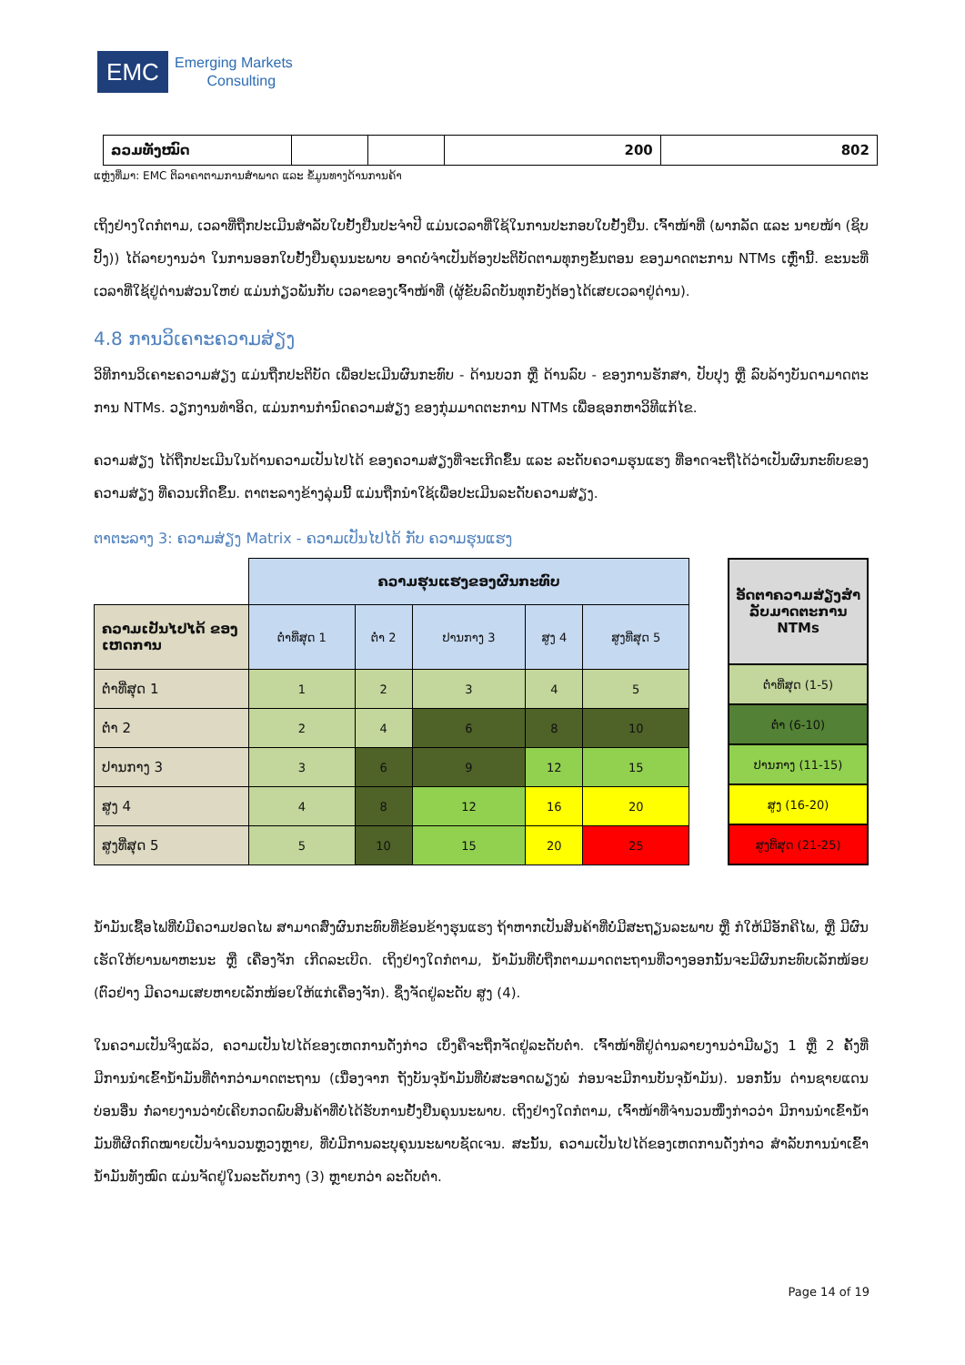EMC
Emerging Markets
Consulting
| ລວມທັງໝົດ | | | 200 | 802 |
ແຫຼ່ງທີ່ມາ: EMC ຕິລາຄາຕາມການສຳພາດ ແລະ ຂໍ້ມູນທາງດ້ານການຄ້າ
ເຖິງຢ່າງໃດກໍຕາມ, ເວລາທີ່ຖືກປະເມີນສຳລັບໃບຢັ້ງຢືນປະຈຳປີ ແມ່ນເວລາທີ່ໃຊ້ໃນການປະກອບໃບຢັ້ງຢືນ. ເຈົ້າໜ້າທີ່ (ພາກລັດ ແລະ ນາຍໜ້າ (ຊິບປິ້ງ)) ໄດ້ລາຍງານວ່າ ໃນການອອກໃບຢັ້ງຢືນຄຸນນະພາບ ອາດບໍ່ຈຳເປັນຕ້ອງປະຕິບັດຕາມທຸກໆຂັ້ນຕອນ ຂອງມາດຕະການ NTMs ເຫຼົ່ານີ້. ຂະນະທີ່ ເວລາທີ່ໃຊ້ຢູ່ດ່ານສ່ວນໃຫຍ່ ແມ່ນກ່ຽວພັນກັບ ເວລາຂອງເຈົ້າໜ້າທີ່ (ຜູ້ຂັບລົດບັນທຸກຍັງຕ້ອງໄດ້ເສຍເວລາຢູ່ດ່ານ).
4.8 ການວິເຄາະຄວາມສ່ຽງ
ວິທີການວິເຄາະຄວາມສ່ຽງ ແມ່ນຖືກປະຕິບັດ ເພື່ອປະເມີນຜົນກະທົບ - ດ້ານບວກ ຫຼື ດ້ານລົບ - ຂອງການຮັກສາ, ປັບປຸງ ຫຼື ລົບລ້າງບັນດາມາດຕະການ NTMs. ວຽກງານທຳອິດ, ແມ່ນການກຳນົດຄວາມສ່ຽງ ຂອງກຸ່ມມາດຕະການ NTMs ເພື່ອຊອກຫາວິທີແກ້ໄຂ.
ຄວາມສ່ຽງ ໄດ້ຖືກປະເມີນໃນດ້ານຄວາມເປັນໄປໄດ້ ຂອງຄວາມສ່ຽງທີ່ຈະເກີດຂຶ້ນ ແລະ ລະດັບຄວາມຮຸນແຮງ ທີ່ອາດຈະຖືໄດ້ວ່າເປັນຜົນກະທົບຂອງຄວາມສ່ຽງ ທີ່ຄວນເກີດຂຶ້ນ. ຕາຕະລາງຂ້າງລຸ່ມນີ້ ແມ່ນຖືກນຳໃຊ້ເພື່ອປະເມີນລະດັບຄວາມສ່ຽງ.
ຕາຕະລາງ 3: ຄວາມສ່ຽງ Matrix - ຄວາມເປັນໄປໄດ້ ກັບ ຄວາມຮຸນແຮງ
| | ຄວາມຮຸນແຮງຂອງຜົນກະທົບ | | | | |
| ຄວາມເປັນໄປໄດ້ ຂອງເຫດການ | ຕໍ່າທີ່ສຸດ 1 | ຕໍ່າ 2 | ປານກາງ 3 | ສູງ 4 | ສູງທີ່ສຸດ 5 |
| ຕໍ່າທີ່ສຸດ 1 | 1 | 2 | 3 | 4 | 5 |
| ຕໍ່າ 2 | 2 | 4 | 6 | 8 | 10 |
| ປານກາງ 3 | 3 | 6 | 9 | 12 | 15 |
| ສູງ 4 | 4 | 8 | 12 | 16 | 20 |
| ສູງທີ່ສຸດ 5 | 5 | 10 | 15 | 20 | 25 |
| ອັດຕາຄວາມສ່ຽງສຳລັບມາດຕະການ NTMs |
| ຕໍ່າທີ່ສຸດ (1-5) |
| ຕໍ່າ (6-10) |
| ປານກາງ (11-15) |
| ສູງ (16-20) |
| ສູງທີ່ສຸດ (21-25) |
ນ້ຳມັນເຊື້ອໄຟທີ່ບໍ່ມີຄວາມປອດໄພ ສາມາດສົ່ງຜົນກະທົບທີ່ຂ້ອນຂ້າງຮຸນແຮງ ຖ້າຫາກເປັນສິນຄ້າທີ່ບໍ່ມີສະຖຽນລະພາບ ຫຼື ກໍໃຫ້ມີອັກຄີໄພ, ຫຼື ມີຜົນເຮັດໃຫ້ຍານພາຫະນະ ຫຼື ເຄື່ອງຈັກ ເກີດລະເບີດ. ເຖິງຢ່າງໃດກໍຕາມ, ນ້ຳມັນທີ່ບໍ່ຖືກຕາມມາດຕະຖານທີ່ວາງອອກນັ້ນຈະມີຜົນກະທົບເລັກໜ້ອຍ (ຕົວຢ່າງ ມີຄວາມເສຍຫາຍເລັກໜ້ອຍໃຫ້ແກ່ເຄື່ອງຈັກ). ຊຶ່ງຈັດຢູ່ລະດັບ ສູງ (4).
ໃນຄວາມເປັນຈິງແລ້ວ, ຄວາມເປັນໄປໄດ້ຂອງເຫດການດັ່ງກ່າວ ເບິ່ງຄືຈະຖືກຈັດຢູ່ລະດັບຕໍ່າ. ເຈົ້າໜ້າທີ່ຢູ່ດ່ານລາຍງານວ່າມີພຽງ 1 ຫຼື 2 ຄັ້ງທີ່ມີການນຳເຂົ້ານ້ຳມັນທີ່ຕໍ່າກວ່າມາດຕະຖານ (ເນື່ອງຈາກ ຖັງບັນຈຸນ້ຳມັນທີ່ບໍ່ສະອາດພຽງພໍ ກ່ອນຈະມີການບັນຈຸນ້ຳມັນ). ນອກນັ້ນ ດ່ານຊາຍແດນບ່ອນອື່ນ ກໍ່ລາຍງານວ່າບໍ່ເຄີຍກວດພົບສິນຄ້າທີ່ບໍ່ໄດ້ຮັບການຢັ້ງຢືນຄຸນນະພາບ. ເຖິງຢ່າງໃດກໍຕາມ, ເຈົ້າໜ້າທີ່ຈຳນວນໜຶ່ງກ່າວວ່າ ມີການນຳເຂົ້ານ້ຳມັນທີ່ຜິດກົດໝາຍເປັນຈຳນວນຫຼວງຫຼາຍ, ທີ່ບໍ່ມີການລະບຸຄຸນນະພາບຊັດເຈນ. ສະນັ້ນ, ຄວາມເປັນໄປໄດ້ຂອງເຫດການດັ່ງກ່າວ ສຳລັບການນຳເຂົ້ານ້ຳມັນທັງໝົດ ແມ່ນຈັດຢູ່ໃນລະດັບກາງ (3) ຫຼາຍກວ່າ ລະດັບຕໍ່າ.
Page 14 of 19